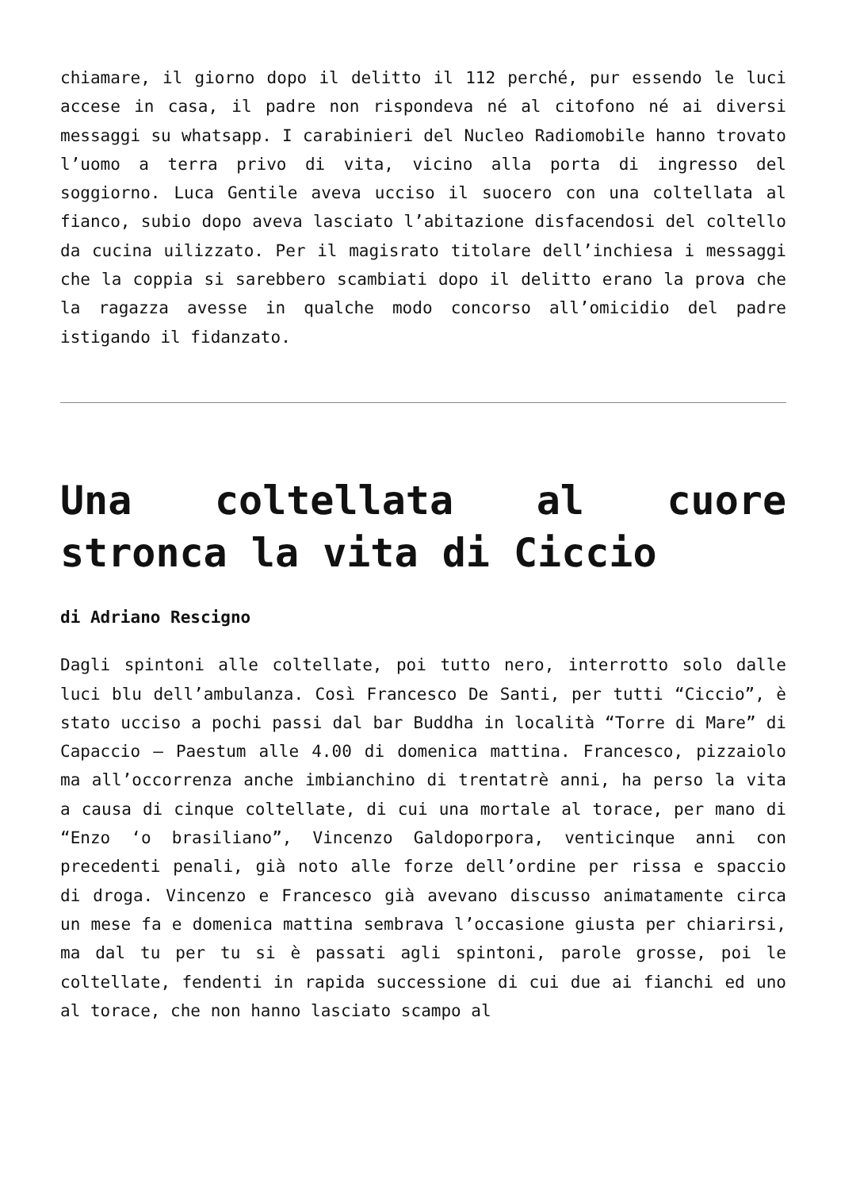chiamare, il giorno dopo il delitto il 112 perché, pur essendo le luci accese in casa, il padre non rispondeva né al citofono né ai diversi messaggi su whatsapp. I carabinieri del Nucleo Radiomobile hanno trovato l’uomo a terra privo di vita, vicino alla porta di ingresso del soggiorno. Luca Gentile aveva ucciso il suocero con una coltellata al fianco, subio dopo aveva lasciato l’abitazione disfacendosi del coltello da cucina uilizzato. Per il magisrato titolare dell’inchiesa i messaggi che la coppia si sarebbero scambiati dopo il delitto erano la prova che la ragazza avesse in qualche modo concorso all’omicidio del padre istigando il fidanzato.
Una coltellata al cuore stronca la vita di Ciccio
di Adriano Rescigno
Dagli spintoni alle coltellate, poi tutto nero, interrotto solo dalle luci blu dell’ambulanza. Così Francesco De Santi, per tutti “Ciccio”, è stato ucciso a pochi passi dal bar Buddha in località “Torre di Mare” di Capaccio – Paestum alle 4.00 di domenica mattina. Francesco, pizzaiolo ma all’occorrenza anche imbianchino di trentatrè anni, ha perso la vita a causa di cinque coltellate, di cui una mortale al torace, per mano di “Enzo ‘o brasiliano”, Vincenzo Galdoporpora, venticinque anni con precedenti penali, già noto alle forze dell’ordine per rissa e spaccio di droga. Vincenzo e Francesco già avevano discusso animatamente circa un mese fa e domenica mattina sembrava l’occasione giusta per chiarirsi, ma dal tu per tu si è passati agli spintoni, parole grosse, poi le coltellate, fendenti in rapida successione di cui due ai fianchi ed uno al torace, che non hanno lasciato scampo al